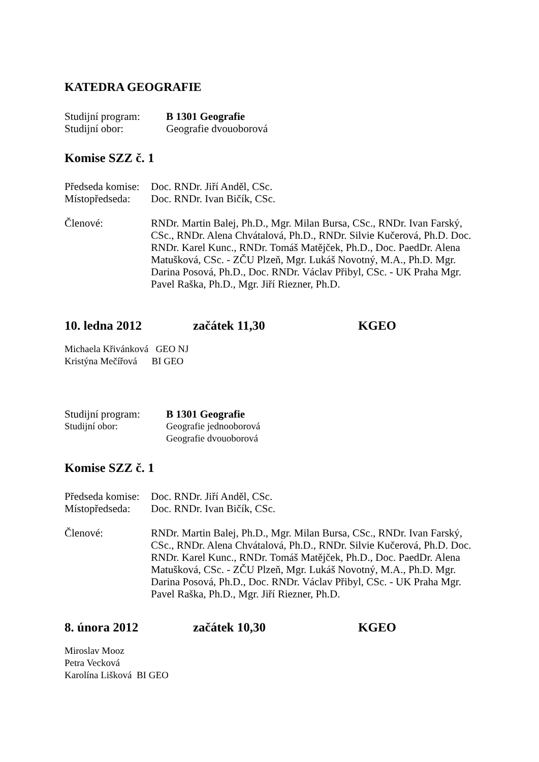KATEDRA GEOGRAFIE
Studijní program: B 1301 Geografie
Studijní obor: Geografie dvouoborová
Komise SZZ č. 1
Předseda komise: Doc. RNDr. Jiří Anděl, CSc.
Místopředseda: Doc. RNDr. Ivan Bičík, CSc.
Členové: RNDr. Martin Balej, Ph.D., Mgr. Milan Bursa, CSc., RNDr. Ivan Farský, CSc., RNDr. Alena Chvátalová, Ph.D., RNDr. Silvie Kučerová, Ph.D. Doc. RNDr. Karel Kunc., RNDr. Tomáš Matějček, Ph.D., Doc. PaedDr. Alena Matušková, CSc. - ZČU Plzeň, Mgr. Lukáš Novotný, M.A., Ph.D. Mgr. Darina Posová, Ph.D., Doc. RNDr. Václav Přibyl, CSc. - UK Praha Mgr. Pavel Raška, Ph.D., Mgr. Jiří Riezner, Ph.D.
10. ledna 2012 začátek 11,30 KGEO
Michaela Křivánková GEO NJ
Kristýna Mečířová BI GEO
Studijní program: B 1301 Geografie
Studijní obor: Geografie jednooborová
Geografie dvouoborová
Komise SZZ č. 1
Předseda komise: Doc. RNDr. Jiří Anděl, CSc.
Místopředseda: Doc. RNDr. Ivan Bičík, CSc.
Členové: RNDr. Martin Balej, Ph.D., Mgr. Milan Bursa, CSc., RNDr. Ivan Farský, CSc., RNDr. Alena Chvátalová, Ph.D., RNDr. Silvie Kučerová, Ph.D. Doc. RNDr. Karel Kunc., RNDr. Tomáš Matějček, Ph.D., Doc. PaedDr. Alena Matušková, CSc. - ZČU Plzeň, Mgr. Lukáš Novotný, M.A., Ph.D. Mgr. Darina Posová, Ph.D., Doc. RNDr. Václav Přibyl, CSc. - UK Praha Mgr. Pavel Raška, Ph.D., Mgr. Jiří Riezner, Ph.D.
8. února 2012 začátek 10,30 KGEO
Miroslav Mooz
Petra Vecková
Karolína Lišková BI GEO